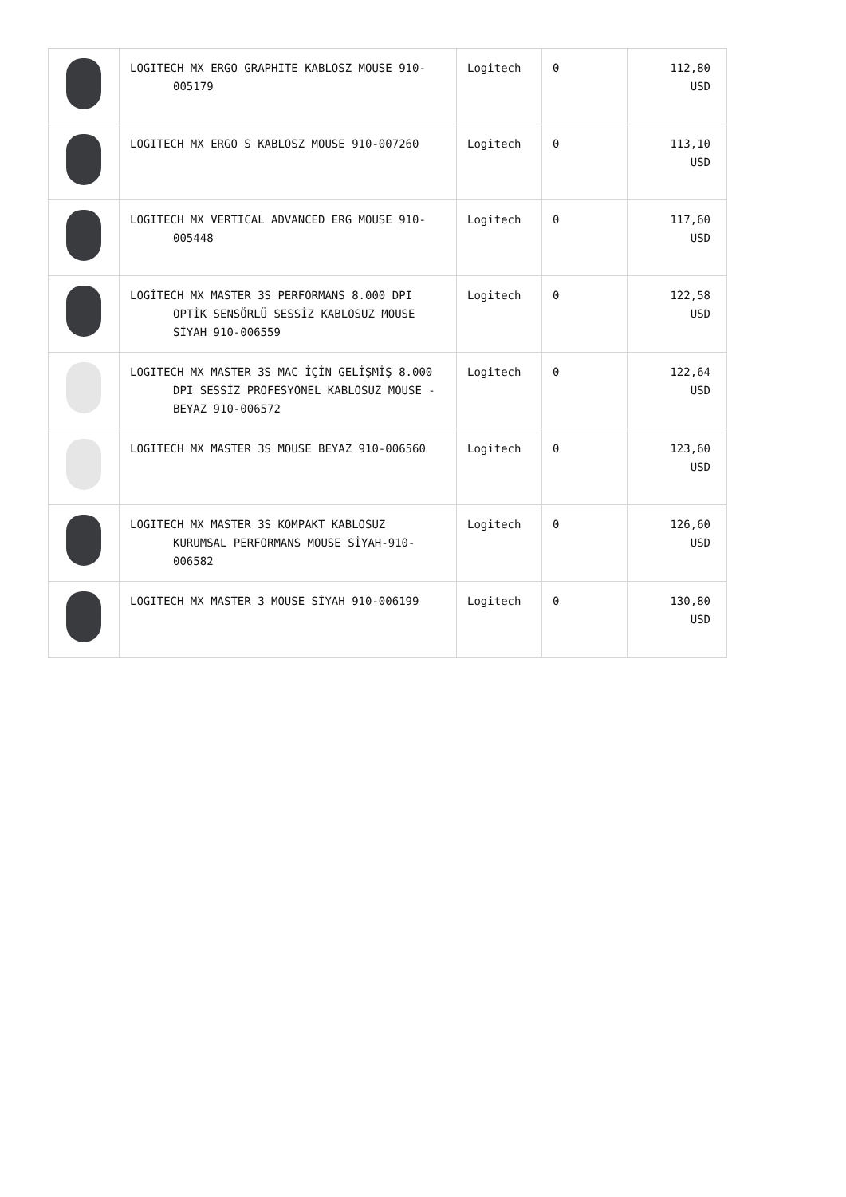| | LOGITECH MX ERGO GRAPHITE KABLOSZ MOUSE 910-005179 | Logitech | 0 | 112,80 USD |
| | LOGITECH MX ERGO S KABLOSZ MOUSE 910-007260 | Logitech | 0 | 113,10 USD |
| | LOGITECH MX VERTICAL ADVANCED ERG MOUSE 910-005448 | Logitech | 0 | 117,60 USD |
| | LOGİTECH MX MASTER 3S PERFORMANS 8.000 DPI OPTİK SENSÖRLÜ SESSİZ KABLOSUZ MOUSE SİYAH 910-006559 | Logitech | 0 | 122,58 USD |
| | LOGITECH MX MASTER 3S MAC İÇİN GELİŞMİŞ 8.000 DPI SESSİZ PROFESYONEL KABLOSUZ MOUSE - BEYAZ 910-006572 | Logitech | 0 | 122,64 USD |
| | LOGITECH MX MASTER 3S MOUSE BEYAZ 910-006560 | Logitech | 0 | 123,60 USD |
| | LOGITECH MX MASTER 3S KOMPAKT KABLOSUZ KURUMSAL PERFORMANS MOUSE SİYAH-910-006582 | Logitech | 0 | 126,60 USD |
| | LOGITECH MX MASTER 3 MOUSE SİYAH 910-006199 | Logitech | 0 | 130,80 USD |